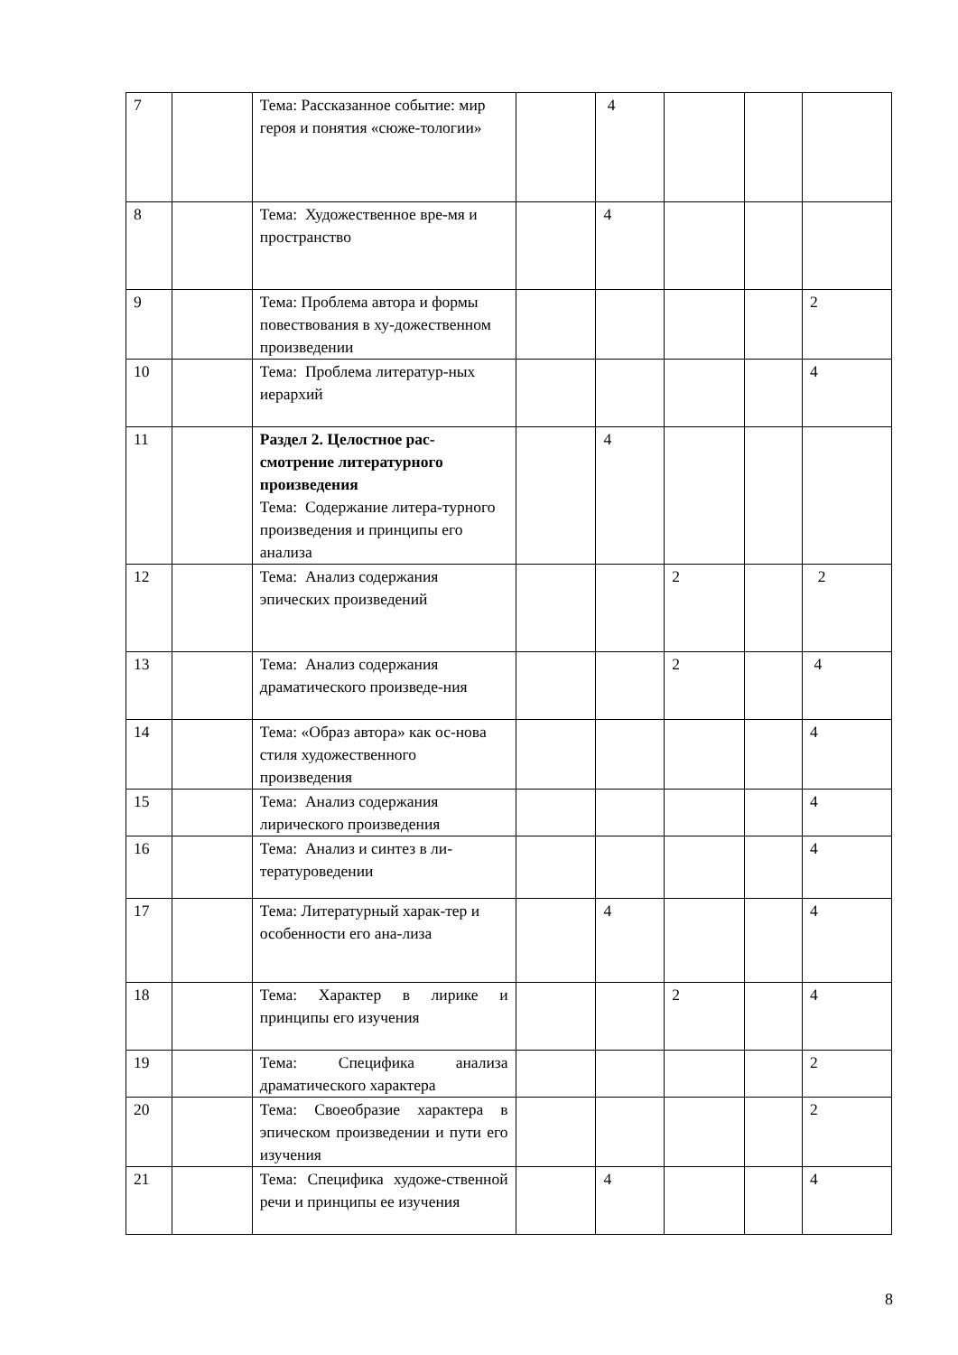| 7 | | Тема: Рассказанное событие: мир героя и понятия «сюже-тологии» | | 4 | | | |
| 8 | | Тема: Художественное вре-мя и пространство | | 4 | | | |
| 9 | | Тема: Проблема автора и формы повествования в ху-дожественном произведении | | | | | 2 |
| 10 | | Тема: Проблема литератур-ных иерархий | | | | | 4 |
| 11 | | Раздел 2. Целостное рас-смотрение литературного произведения Тема: Содержание литера-турного произведения и принципы его анализа | | 4 | | | |
| 12 | | Тема: Анализ содержания эпических произведений | | | 2 | | 2 |
| 13 | | Тема: Анализ содержания драматического произведе-ния | | | 2 | | 4 |
| 14 | | Тема: «Образ автора» как ос-нова стиля художественного произведения | | | | | 4 |
| 15 | | Тема: Анализ содержания лирического произведения | | | | | 4 |
| 16 | | Тема: Анализ и синтез в ли-тературоведении | | | | | 4 |
| 17 | | Тема: Литературный харак-тер и особенности его ана-лиза | | 4 | | | 4 |
| 18 | | Тема: Характер в лирике и принципы его изучения | | | 2 | | 4 |
| 19 | | Тема: Специфика анализа драматического характера | | | | | 2 |
| 20 | | Тема: Своеобразие характера в эпическом произведении и пути его изучения | | | | | 2 |
| 21 | | Тема: Специфика художе-ственной речи и принципы ее изучения | | 4 | | | 4 |
8